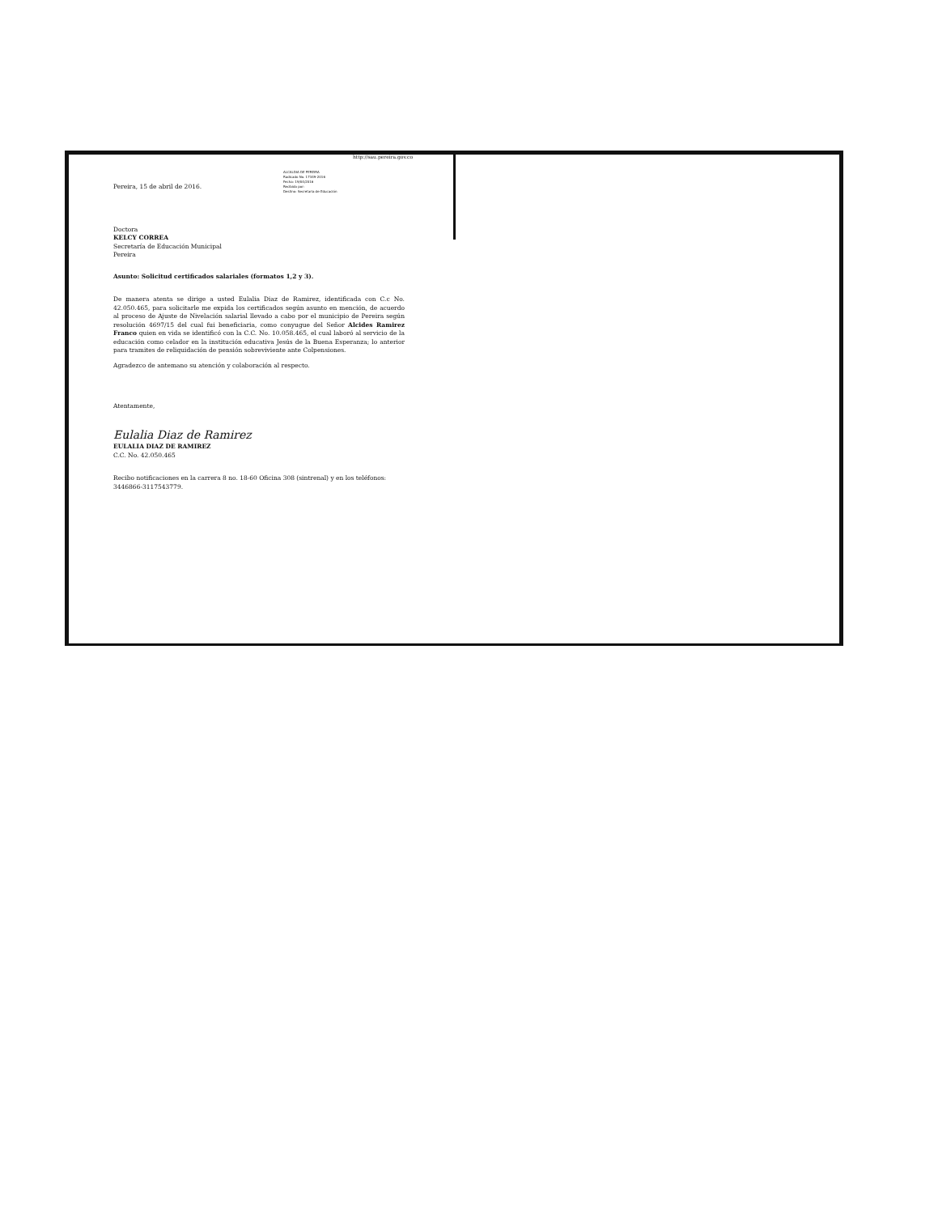http://sau.pereira.gov.co
ALCALDIA DE PEREIRA
Radicado No. 17349-2016
Fecha: 19/04/2016
Recibido por:
Destino: Secretaria de Educación
Pereira, 15 de abril de 2016.
Doctora
KELCY CORREA
Secretaría de Educación Municipal
Pereira
Asunto: Solicitud certificados salariales (formatos 1,2 y 3).
De manera atenta se dirige a usted Eulalia Diaz de Ramirez, identificada con C.c No. 42.050.465, para solicitarle me expida los certificados según asunto en mención, de acuerdo al proceso de Ajuste de Nivelación salarial llevado a cabo por el municipio de Pereira según resolución 4697/15 del cual fui beneficiaria, como conyugue del Señor Alcides Ramirez Franco quien en vida se identificó con la C.C. No. 10.058.465, el cual laboró al servicio de la educación como celador en la institución educativa Jesús de la Buena Esperanza; lo anterior para tramites de reliquidación de pensión sobreviviente ante Colpensiones.
Agradezco de antemano su atención y colaboración al respecto.
Atentamente,
Eulalia Diaz de Ramirez
EULALIA DIAZ DE RAMIREZ
C.C. No. 42.050.465
Recibo notificaciones en la carrera 8 no. 18-60 Oficina 308 (sintrenal) y en los teléfonos: 3446866-3117543779.